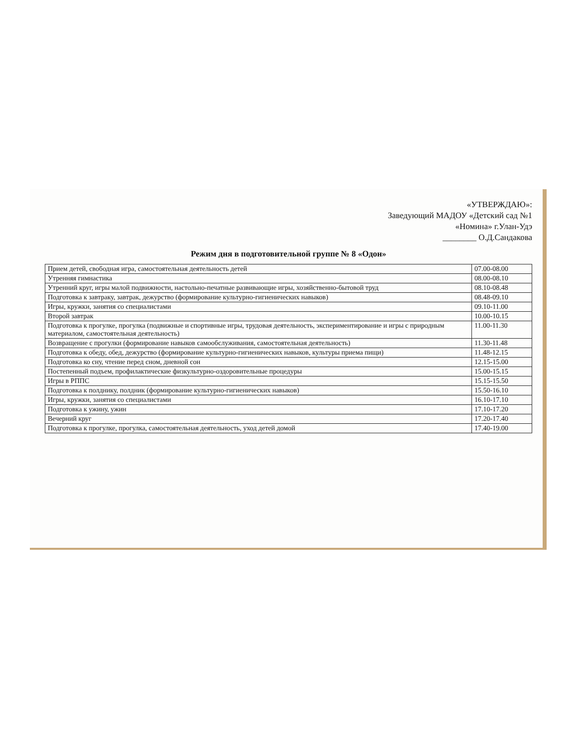«УТВЕРЖДАЮ»:
Заведующий МАДОУ «Детский сад №1
«Номина» г.Улан-Удэ
________ О.Д.Сандакова
Режим дня в подготовительной группе № 8 «Одон»
| Прием детей, свободная игра, самостоятельная деятельность детей | 07.00-08.00 |
| Утренняя гимнастика | 08.00-08.10 |
| Утренний круг, игры малой подвижности, настольно-печатные развивающие игры, хозяйственно-бытовой труд | 08.10-08.48 |
| Подготовка к завтраку, завтрак, дежурство (формирование культурно-гигиенических навыков) | 08.48-09.10 |
| Игры, кружки, занятия со специалистами | 09.10-11.00 |
| Второй завтрак | 10.00-10.15 |
| Подготовка к прогулке, прогулка (подвижные и спортивные игры, трудовая деятельность, экспериментирование и игры с природным материалом, самостоятельная деятельность) | 11.00-11.30 |
| Возвращение с прогулки (формирование навыков самообслуживания, самостоятельная деятельность) | 11.30-11.48 |
| Подготовка к обеду, обед, дежурство (формирование культурно-гигиенических навыков, культуры приема пищи) | 11.48-12.15 |
| Подготовка ко сну, чтение перед сном, дневной сон | 12.15-15.00 |
| Постепенный подъем, профилактические физкультурно-оздоровительные процедуры | 15.00-15.15 |
| Игры в РППС | 15.15-15.50 |
| Подготовка к полднику, полдник (формирование культурно-гигиенических навыков) | 15.50-16.10 |
| Игры, кружки, занятия со специалистами | 16.10-17.10 |
| Подготовка к ужину, ужин | 17.10-17.20 |
| Вечерний круг | 17.20-17.40 |
| Подготовка к прогулке, прогулка, самостоятельная деятельность, уход детей домой | 17.40-19.00 |